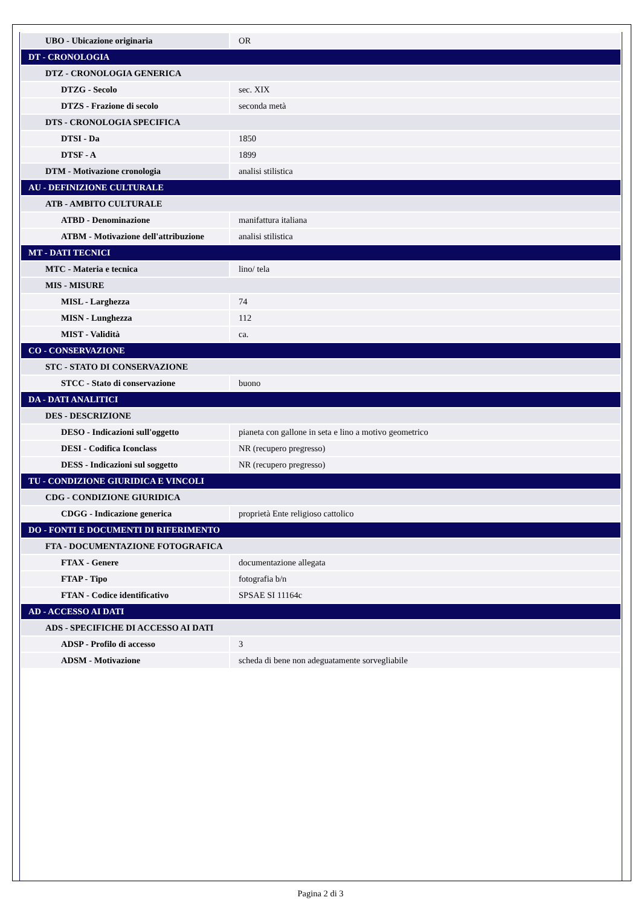| UBO - Ubicazione originaria | OR |
| DT - CRONOLOGIA | |
| DTZ - CRONOLOGIA GENERICA | |
| DTZG - Secolo | sec. XIX |
| DTZS - Frazione di secolo | seconda metà |
| DTS - CRONOLOGIA SPECIFICA | |
| DTSI - Da | 1850 |
| DTSF - A | 1899 |
| DTM - Motivazione cronologia | analisi stilistica |
| AU - DEFINIZIONE CULTURALE | |
| ATB - AMBITO CULTURALE | |
| ATBD - Denominazione | manifattura italiana |
| ATBM - Motivazione dell'attribuzione | analisi stilistica |
| MT - DATI TECNICI | |
| MTC - Materia e tecnica | lino/ tela |
| MIS - MISURE | |
| MISL - Larghezza | 74 |
| MISN - Lunghezza | 112 |
| MIST - Validità | ca. |
| CO - CONSERVAZIONE | |
| STC - STATO DI CONSERVAZIONE | |
| STCC - Stato di conservazione | buono |
| DA - DATI ANALITICI | |
| DES - DESCRIZIONE | |
| DESO - Indicazioni sull'oggetto | pianeta con gallone in seta e lino a motivo geometrico |
| DESI - Codifica Iconclass | NR (recupero pregresso) |
| DESS - Indicazioni sul soggetto | NR (recupero pregresso) |
| TU - CONDIZIONE GIURIDICA E VINCOLI | |
| CDG - CONDIZIONE GIURIDICA | |
| CDGG - Indicazione generica | proprietà Ente religioso cattolico |
| DO - FONTI E DOCUMENTI DI RIFERIMENTO | |
| FTA - DOCUMENTAZIONE FOTOGRAFICA | |
| FTAX - Genere | documentazione allegata |
| FTAP - Tipo | fotografia b/n |
| FTAN - Codice identificativo | SPSAE SI 11164c |
| AD - ACCESSO AI DATI | |
| ADS - SPECIFICHE DI ACCESSO AI DATI | |
| ADSP - Profilo di accesso | 3 |
| ADSM - Motivazione | scheda di bene non adeguatamente sorvegliabile |
Pagina 2 di 3